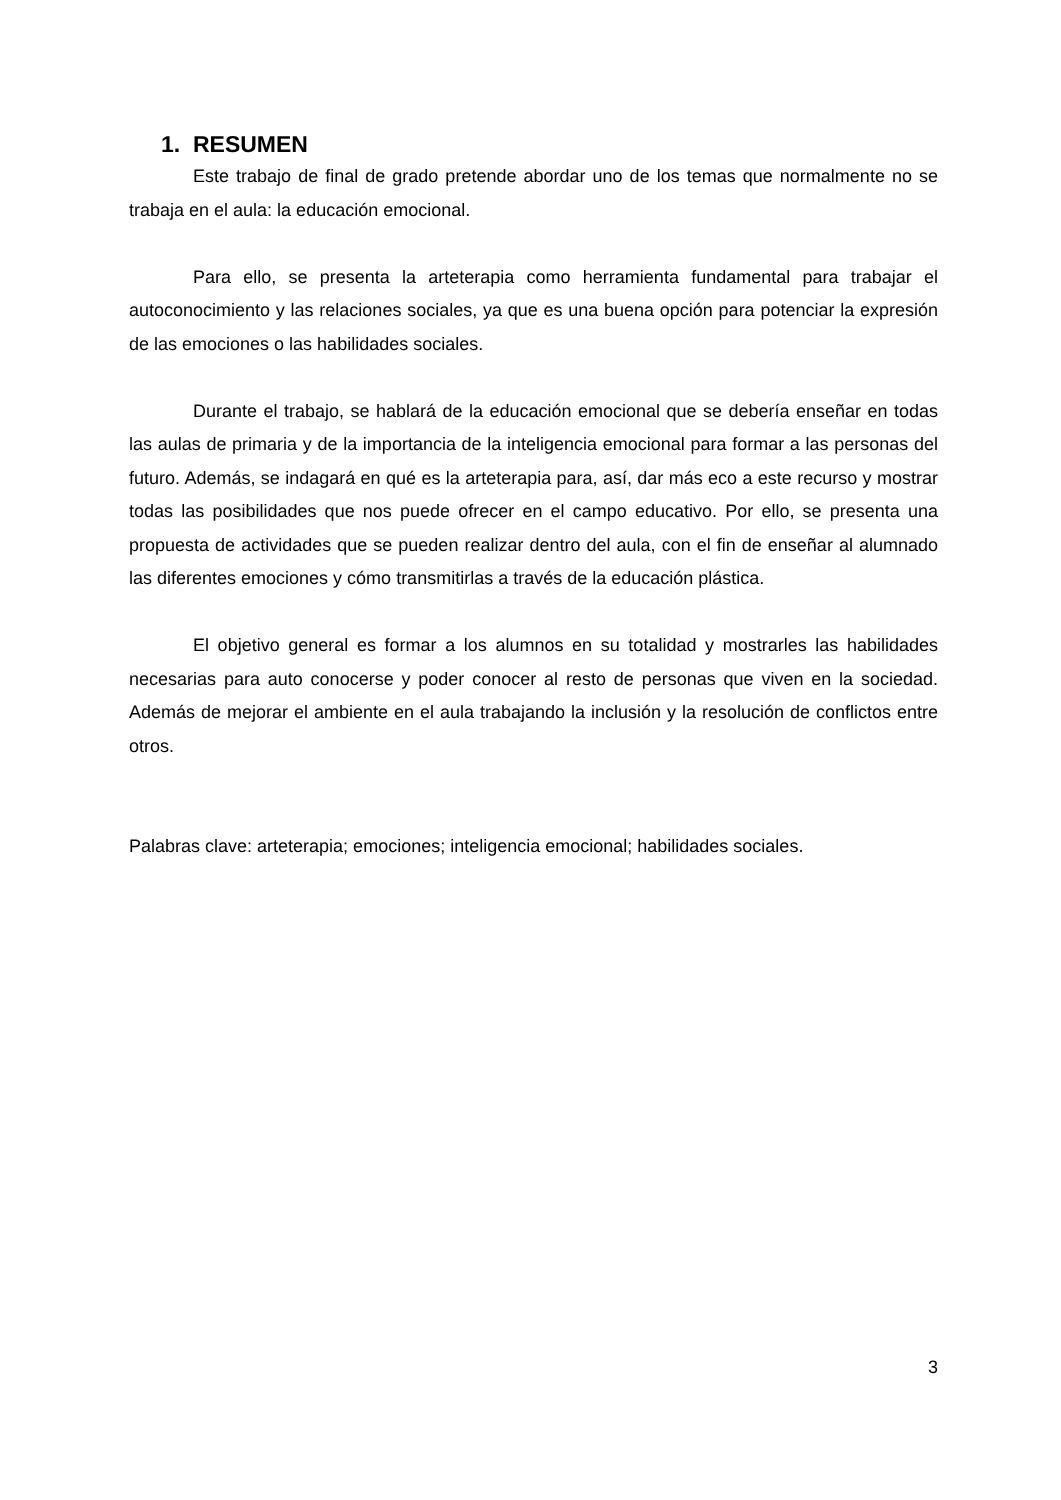1. RESUMEN
Este trabajo de final de grado pretende abordar uno de los temas que normalmente no se trabaja en el aula: la educación emocional.
Para ello, se presenta la arteterapia como herramienta fundamental para trabajar el autoconocimiento y las relaciones sociales, ya que es una buena opción para potenciar la expresión de las emociones o las habilidades sociales.
Durante el trabajo, se hablará de la educación emocional que se debería enseñar en todas las aulas de primaria y de la importancia de la inteligencia emocional para formar a las personas del futuro. Además, se indagará en qué es la arteterapia para, así, dar más eco a este recurso y mostrar todas las posibilidades que nos puede ofrecer en el campo educativo. Por ello, se presenta una propuesta de actividades que se pueden realizar dentro del aula, con el fin de enseñar al alumnado las diferentes emociones y cómo transmitirlas a través de la educación plástica.
El objetivo general es formar a los alumnos en su totalidad y mostrarles las habilidades necesarias para auto conocerse y poder conocer al resto de personas que viven en la sociedad. Además de mejorar el ambiente en el aula trabajando la inclusión y la resolución de conflictos entre otros.
Palabras clave: arteterapia; emociones; inteligencia emocional; habilidades sociales.
3